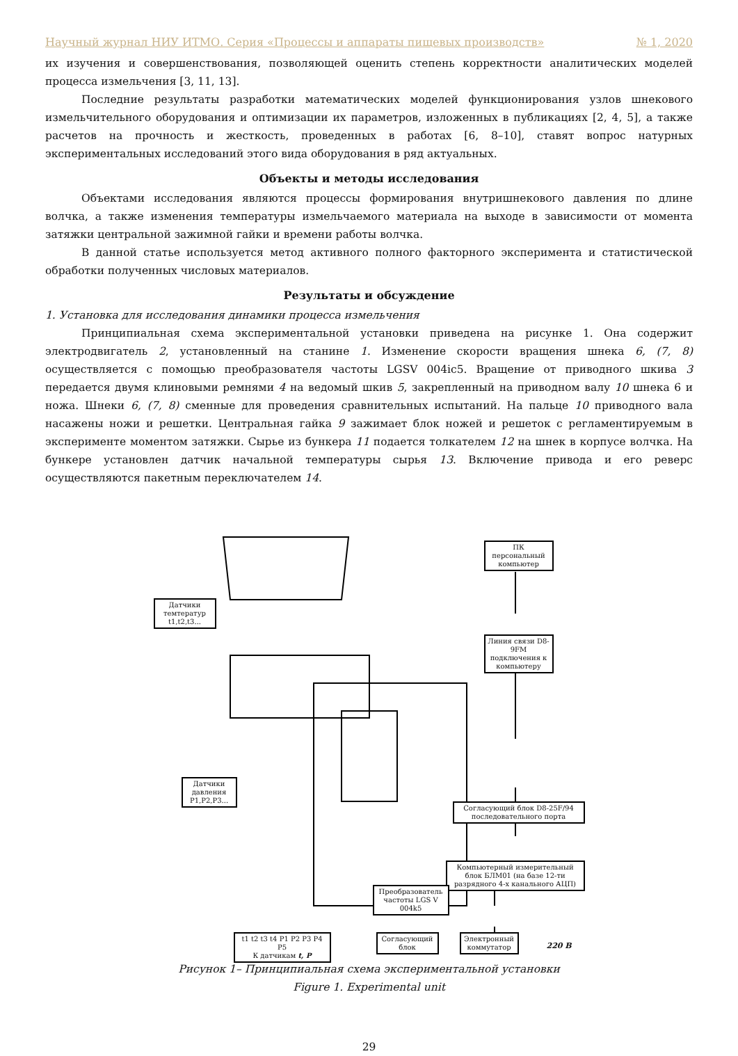Научный журнал НИУ ИТМО. Серия «Процессы и аппараты пищевых производств» № 1, 2020
их изучения и совершенствования, позволяющей оценить степень корректности аналитических моделей процесса измельчения [3, 11, 13].
Последние результаты разработки математических моделей функционирования узлов шнекового измельчительного оборудования и оптимизации их параметров, изложенных в публикациях [2, 4, 5], а также расчетов на прочность и жесткость, проведенных в работах [6, 8–10], ставят вопрос натурных экспериментальных исследований этого вида оборудования в ряд актуальных.
Объекты и методы исследования
Объектами исследования являются процессы формирования внутришнекового давления по длине волчка, а также изменения температуры измельчаемого материала на выходе в зависимости от момента затяжки центральной зажимной гайки и времени работы волчка.
В данной статье используется метод активного полного факторного эксперимента и статистической обработки полученных числовых материалов.
Результаты и обсуждение
1. Установка для исследования динамики процесса измельчения
Принципиальная схема экспериментальной установки приведена на рисунке 1. Она содержит электродвигатель 2, установленный на станине 1. Изменение скорости вращения шнека 6, (7, 8) осуществляется с помощью преобразователя частоты LGSV 004ic5. Вращение от приводного шкива 3 передается двумя клиновыми ремнями 4 на ведомый шкив 5, закрепленный на приводном валу 10 шнека 6 и ножа. Шнеки 6, (7, 8) сменные для проведения сравнительных испытаний. На пальце 10 приводного вала насажены ножи и решетки. Центральная гайка 9 зажимает блок ножей и решеток с регламентируемым в эксперименте моментом затяжки. Сырье из бункера 11 подается толкателем 12 на шнек в корпусе волчка. На бункере установлен датчик начальной температуры сырья 13. Включение привода и его реверс осуществляются пакетным переключателем 14.
Датчики темтератур t1,t2,t3...
Датчики давления P1,P2,P3...
ПК персональный компьютер
Линия связи D8-9FM подключения к компьютеру
Согласующий блок D8-25F/94 последовательного порта
Компьютерный измерительный блок БЛМ01 (на базе 12-ти разрядного 4-х канального АЦП)
Преобразователь частоты LGS V 004k5
t1 t2 t3 t4 P1 P2 P3 P4 P5
К датчикам t, P
Согласующий блок
Электронный коммутатор
220 В
Рисунок 1– Принципиальная схема экспериментальной установки
Figure 1. Experimental unit
29